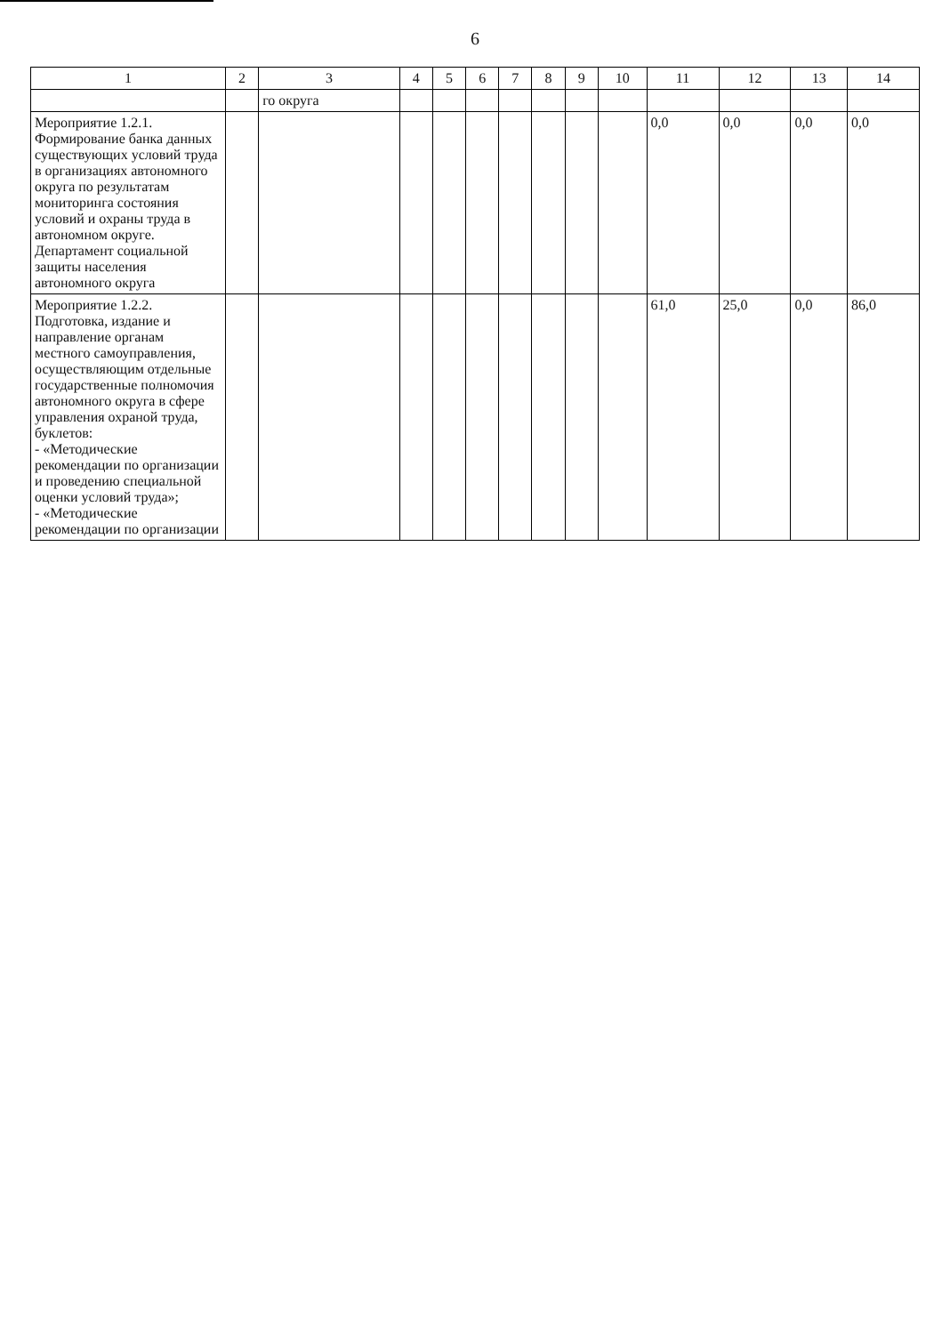6
| 1 | 2 | 3 | 4 | 5 | 6 | 7 | 8 | 9 | 10 | 11 | 12 | 13 | 14 |
| --- | --- | --- | --- | --- | --- | --- | --- | --- | --- | --- | --- | --- | --- |
| | | го округа | | | | | | | | | | | |
| Мероприятие 1.2.1. Формирование банка данных существующих условий труда в организациях автономного округа по результатам мониторинга состояния условий и охраны труда в автономном округе. Департамент социальной защиты населения автономного округа | | | | | | | | | | 0,0 | 0,0 | 0,0 | 0,0 |
| Мероприятие 1.2.2. Подготовка, издание и направление органам местного самоуправления, осуществляющим отдельные государственные полномочия автономного округа в сфере управления охраной труда, буклетов: - «Методические рекомендации по организации и проведению специальной оценки условий труда»; - «Методические рекомендации по организации | | | | | | | | | | 61,0 | 25,0 | 0,0 | 86,0 |